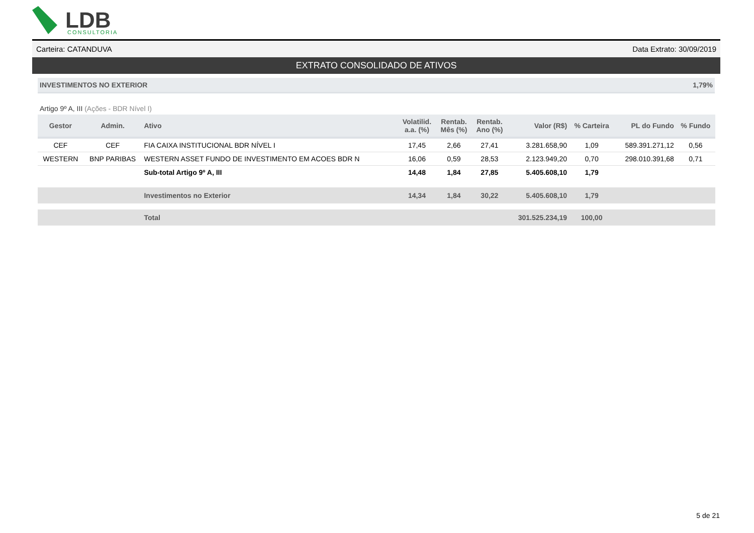LDB
CONSULTORIA
Carteira: CATANDUVA Data Extrato: 30/09/2019
EXTRATO CONSOLIDADO DE ATIVOS
INVESTIMENTOS NO EXTERIOR 1,79%
Artigo 9º A, III (Ações - BDR Nível I)
| Gestor | Admin. | Ativo | Volatilid. a.a. (%) | Rentab. Mês (%) | Rentab. Ano (%) | Valor (R$) | % Carteira | PL do Fundo | % Fundo |
| --- | --- | --- | --- | --- | --- | --- | --- | --- | --- |
| CEF | CEF | FIA CAIXA INSTITUCIONAL BDR NÍVEL I | 17,45 | 2,66 | 27,41 | 3.281.658,90 | 1,09 | 589.391.271,12 | 0,56 |
| WESTERN | BNP PARIBAS | WESTERN ASSET FUNDO DE INVESTIMENTO EM ACOES BDR N | 16,06 | 0,59 | 28,53 | 2.123.949,20 | 0,70 | 298.010.391,68 | 0,71 |
| | | Sub-total Artigo 9º A, III | 14,48 | 1,84 | 27,85 | 5.405.608,10 | 1,79 | | |
| | | Investimentos no Exterior | 14,34 | 1,84 | 30,22 | 5.405.608,10 | 1,79 | | |
| | | Total | | | | 301.525.234,19 | 100,00 | | |
5 de 21